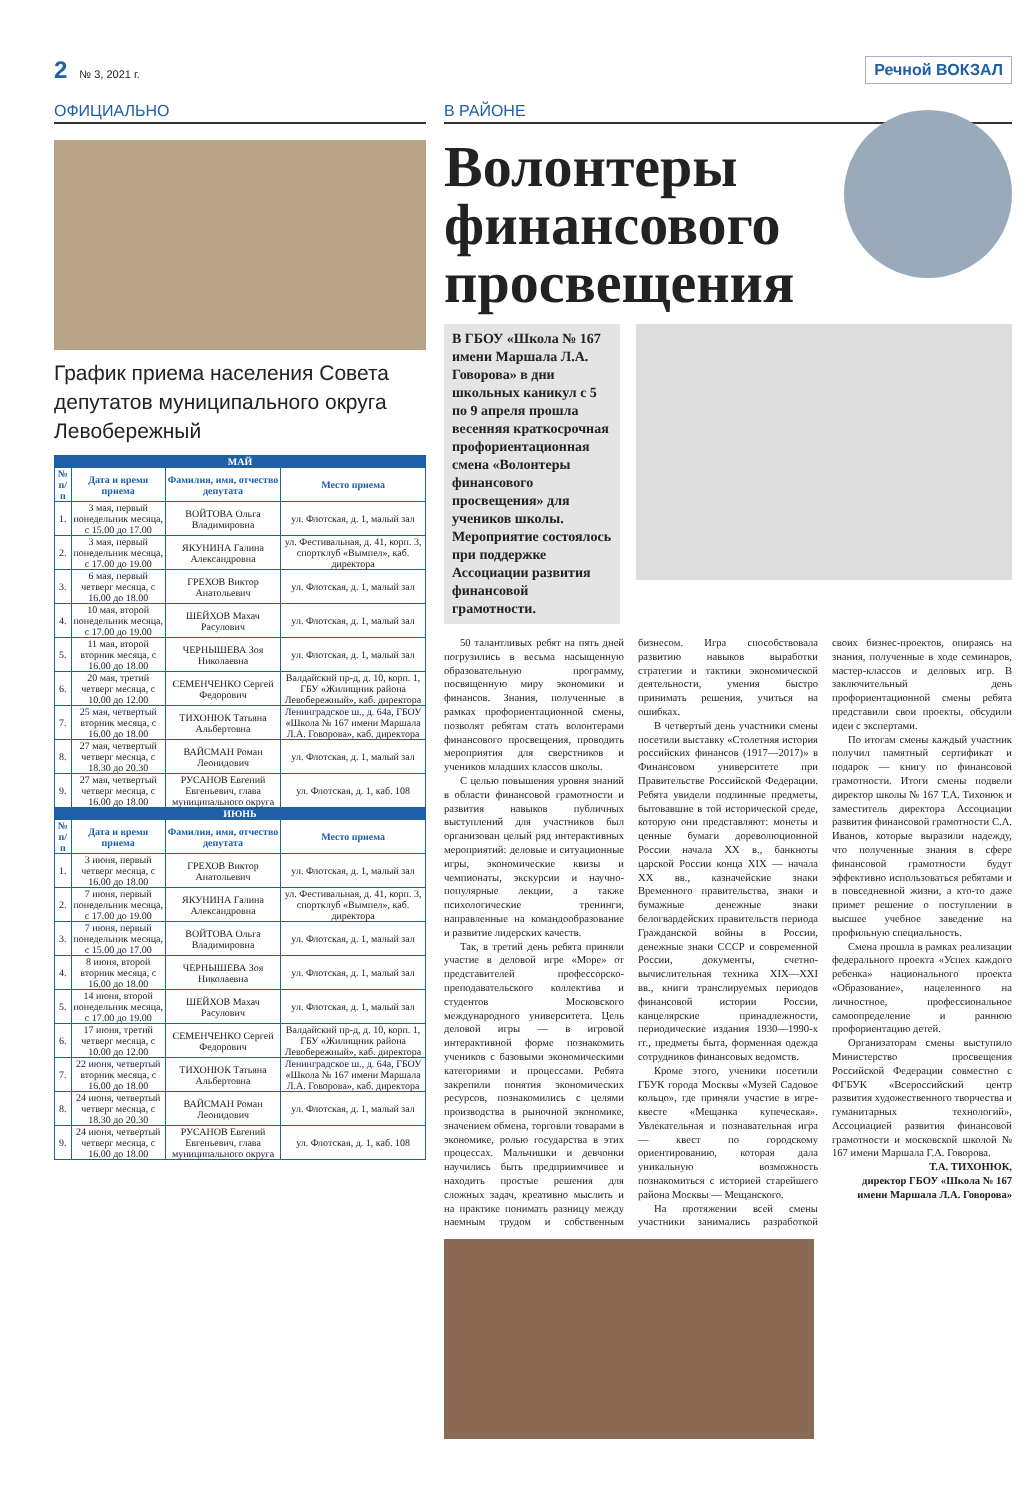2 № 3, 2021 г.
Речной ВОКЗАЛ
ОФИЦИАЛЬНО
График приема населения Совета депутатов муниципального округа Левобережный
| МАЙ | | | |
| № п/п | Дата и время приема | Фамилия, имя, отчество депутата | Место приема |
| 1. | 3 мая, первый понедельник месяца, с 15.00 до 17.00 | ВОЙТОВА Ольга Владимировна | ул. Флотская, д. 1, малый зал |
| 2. | 3 мая, первый понедельник месяца, с 17.00 до 19.00 | ЯКУНИНА Галина Александровна | ул. Фестивальная, д. 41, корп. 3, спортклуб «Вымпел», каб. директора |
| 3. | 6 мая, первый четверг месяца, с 16.00 до 18.00 | ГРЕХОВ Виктор Анатольевич | ул. Флотская, д. 1, малый зал |
| 4. | 10 мая, второй понедельник месяца, с 17.00 до 19.00 | ШЕЙХОВ Махач Расулович | ул. Флотская, д. 1, малый зал |
| 5. | 11 мая, второй вторник месяца, с 16.00 до 18.00 | ЧЕРНЫШЕВА Зоя Николаевна | ул. Флотская, д. 1, малый зал |
| 6. | 20 мая, третий четверг месяца, с 10.00 до 12.00 | СЕМЕНЧЕНКО Сергей Федорович | Валдайский пр-д, д. 10, корп. 1, ГБУ «Жилищник района Левобережный», каб. директора |
| 7. | 25 мая, четвертый вторник месяца, с 16.00 до 18.00 | ТИХОНЮК Татьяна Альбертовна | Ленинградское ш., д. 64а, ГБОУ «Школа № 167 имени Маршала Л.А. Говорова», каб. директора |
| 8. | 27 мая, четвертый четверг месяца, с 18.30 до 20.30 | ВАЙСМАН Роман Леонидович | ул. Флотская, д. 1, малый зал |
| 9. | 27 мая, четвертый четверг месяца, с 16.00 до 18.00 | РУСАНОВ Евгений Евгеньевич, глава муниципального округа | ул. Флотская, д. 1, каб. 108 |
| ИЮНЬ | | | |
| № п/п | Дата и время приема | Фамилия, имя, отчество депутата | Место приема |
| 1. | 3 июня, первый четверг месяца, с 16.00 до 18.00 | ГРЕХОВ Виктор Анатольевич | ул. Флотская, д. 1, малый зал |
| 2. | 7 июня, первый понедельник месяца, с 17.00 до 19.00 | ЯКУНИНА Галина Александровна | ул. Фестивальная, д. 41, корп. 3, спортклуб «Вымпел», каб. директора |
| 3. | 7 июня, первый понедельник месяца, с 15.00 до 17.00 | ВОЙТОВА Ольга Владимировна | ул. Флотская, д. 1, малый зал |
| 4. | 8 июня, второй вторник месяца, с 16.00 до 18.00 | ЧЕРНЫШЕВА Зоя Николаевна | ул. Флотская, д. 1, малый зал |
| 5. | 14 июня, второй понедельник месяца, с 17.00 до 19.00 | ШЕЙХОВ Махач Расулович | ул. Флотская, д. 1, малый зал |
| 6. | 17 июня, третий четверг месяца, с 10.00 до 12.00 | СЕМЕНЧЕНКО Сергей Федорович | Валдайский пр-д, д. 10, корп. 1, ГБУ «Жилищник района Левобережный», каб. директора |
| 7. | 22 июня, четвертый вторник месяца, с 16.00 до 18.00 | ТИХОНЮК Татьяна Альбертовна | Ленинградское ш., д. 64а, ГБОУ «Школа № 167 имени Маршала Л.А. Говорова», каб. директора |
| 8. | 24 июня, четвертый четверг месяца, с 18.30 до 20.30 | ВАЙСМАН Роман Леонидович | ул. Флотская, д. 1, малый зал |
| 9. | 24 июня, четвертый четверг месяца, с 16.00 до 18.00 | РУСАНОВ Евгений Евгеньевич, глава муниципального округа | ул. Флотская, д. 1, каб. 108 |
В РАЙОНЕ
Волонтеры финансового просвещения
В ГБОУ «Школа № 167 имени Маршала Л.А. Говорова» в дни школьных каникул с 5 по 9 апреля прошла весенняя краткосрочная профориентационная смена «Волонтеры финансового просвещения» для учеников школы. Мероприятие состоялось при поддержке Ассоциации развития финансовой грамотности.
50 талантливых ребят на пять дней погрузились в весьма насыщенную образовательную программу, посвященную миру экономики и финансов. Знания, полученные в рамках профориентационной смены, позволят ребятам стать волонтерами финансового просвещения, проводить мероприятия для сверстников и учеников младших классов школы.
С целью повышения уровня знаний в области финансовой грамотности и развития навыков публичных выступлений для участников был организован целый ряд интерактивных мероприятий: деловые и ситуационные игры, экономические квизы и чемпионаты, экскурсии и научно-популярные лекции, а также психологические тренинги, направленные на командообразование и развитие лидерских качеств.
Так, в третий день ребята приняли участие в деловой игре «Море» от представителей профессорско-преподавательского коллектива и студентов Московского международного университета. Цель деловой игры — в игровой интерактивной форме познакомить учеников с базовыми экономическими категориями и процессами. Ребята закрепили понятия экономических ресурсов, познакомились с целями производства в рыночной экономике, значением обмена, торговли товарами в экономике, ролью государства в этих процессах. Мальчишки и девчонки научились быть предприимчивее и находить простые решения для сложных задач, креативно мыслить и на практике понимать разницу между наемным трудом и собственным бизнесом. Игра способствовала развитию навыков выработки стратегии и тактики экономической деятельности, умения быстро принимать решения, учиться на ошибках.
В четвертый день участники смены посетили выставку «Столетняя история российских финансов (1917—2017)» в Финансовом университете при Правительстве Российской Федерации. Ребята увидели подлинные предметы, бытовавшие в той исторической среде, которую они представляют: монеты и ценные бумаги дореволюционной России начала XX в., банкноты царской России конца XIX — начала XX вв., казначейские знаки Временного правительства, знаки и бумажные денежные знаки белогвардейских правительств периода Гражданской войны в России, денежные знаки СССР и современной России, документы, счетно-вычислительная техника XIX—XXI вв., книги транслируемых периодов финансовой истории России, канцелярские принадлежности, периодические издания 1930—1990-х гг., предметы быта, форменная одежда сотрудников финансовых ведомств.
Кроме этого, ученики посетили ГБУК города Москвы «Музей Садовое кольцо», где приняли участие в игре-квесте «Мещанка купеческая». Увлекательная и познавательная игра — квест по городскому ориентированию, которая дала уникальную возможность познакомиться с историей старейшего района Москвы — Мещанского.
На протяжении всей смены участники занимались разработкой своих бизнес-проектов, опираясь на знания, полученные в ходе семинаров, мастер-классов и деловых игр. В заключительный день профориентационной смены ребята представили свои проекты, обсудили идеи с экспертами.
По итогам смены каждый участник получил памятный сертификат и подарок — книгу по финансовой грамотности. Итоги смены подвели директор школы № 167 Т.А. Тихонюк и заместитель директора Ассоциации развития финансовой грамотности С.А. Иванов, которые выразили надежду, что полученные знания в сфере финансовой грамотности будут эффективно использоваться ребятами и в повседневной жизни, а кто-то даже примет решение о поступлении в высшее учебное заведение на профильную специальность.
Смена прошла в рамках реализации федерального проекта «Успех каждого ребенка» национального проекта «Образование», нацеленного на личностное, профессиональное самоопределение и раннюю профориентацию детей.
Организаторам смены выступило Министерство просвещения Российской Федерации совместно с ФГБУК «Всероссийский центр развития художественного творчества и гуманитарных технологий», Ассоциацией развития финансовой грамотности и московской школой № 167 имени Маршала Г.А. Говорова.
Т.А. ТИХОНЮК,
директор ГБОУ «Школа № 167 имени Маршала Л.А. Говорова»